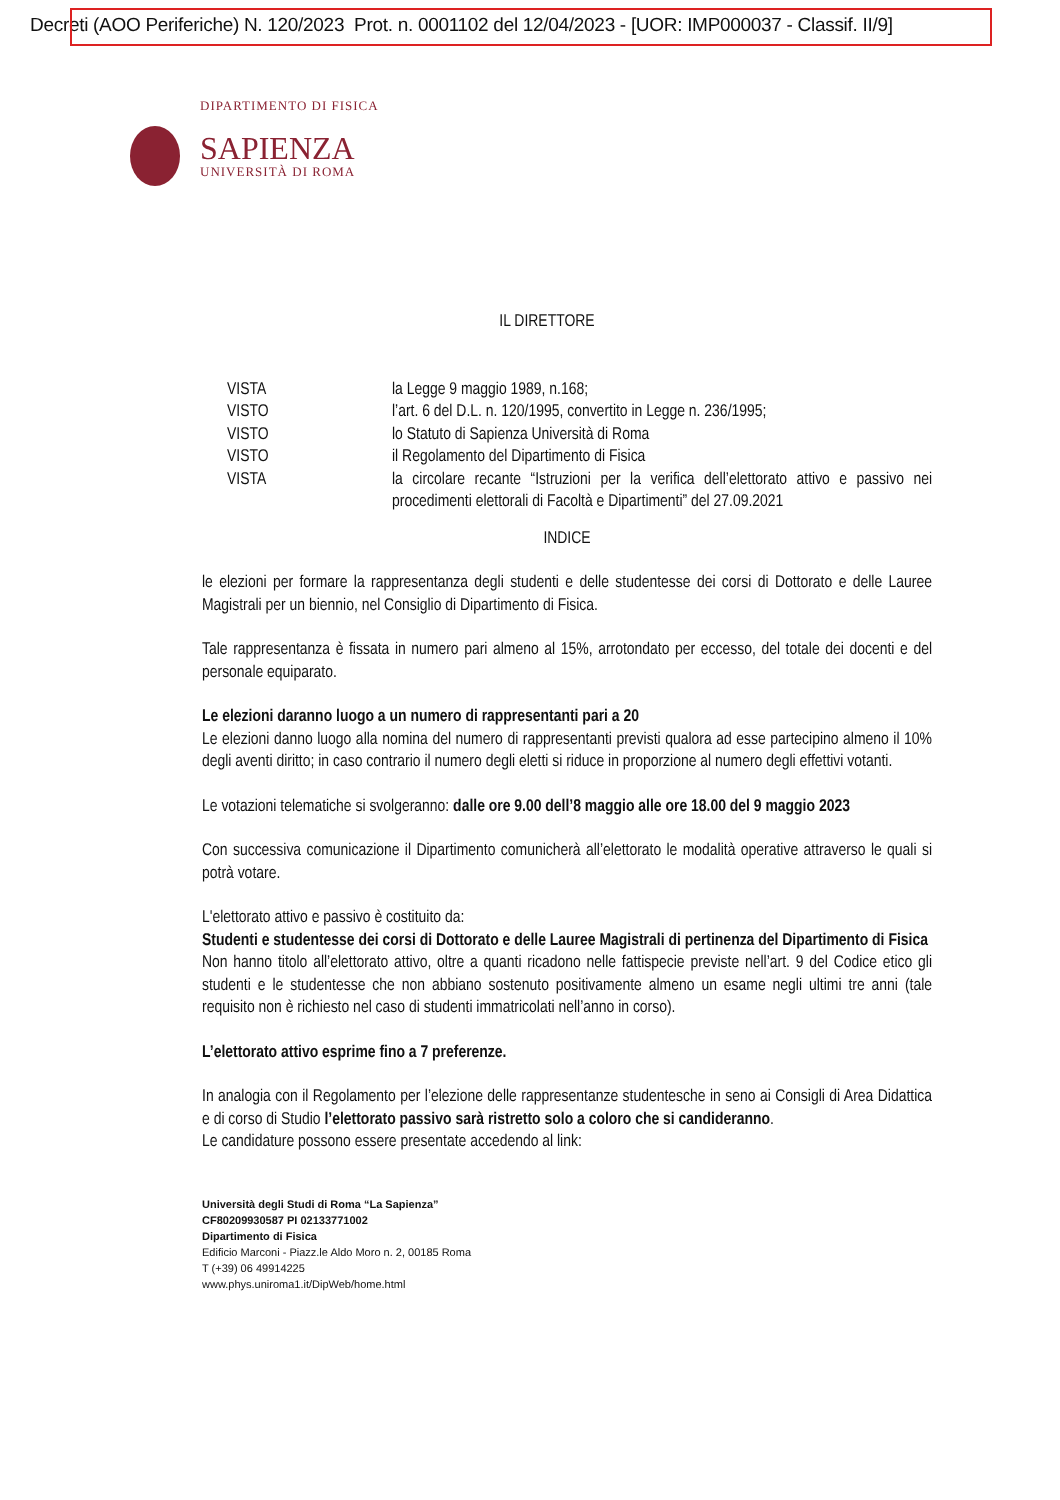Decreti (AOO Periferiche) N. 120/2023 Prot. n. 0001102 del 12/04/2023 - [UOR: IMP000037 - Classif. II/9]
DIPARTIMENTO DI FISICA
SAPIENZA
UNIVERSITÀ DI ROMA
IL DIRETTORE
VISTA la Legge 9 maggio 1989, n.168;
VISTO l’art. 6 del D.L. n. 120/1995, convertito in Legge n. 236/1995;
VISTO lo Statuto di Sapienza Università di Roma
VISTO il Regolamento del Dipartimento di Fisica
VISTA la circolare recante “Istruzioni per la verifica dell’elettorato attivo e passivo nei procedimenti elettorali di Facoltà e Dipartimenti” del 27.09.2021
INDICE
le elezioni per formare la rappresentanza degli studenti e delle studentesse dei corsi di Dottorato e delle Lauree Magistrali per un biennio, nel Consiglio di Dipartimento di Fisica.
Tale rappresentanza è fissata in numero pari almeno al 15%, arrotondato per eccesso, del totale dei docenti e del personale equiparato.
Le elezioni daranno luogo a un numero di rappresentanti pari a 20
Le elezioni danno luogo alla nomina del numero di rappresentanti previsti qualora ad esse partecipino almeno il 10% degli aventi diritto; in caso contrario il numero degli eletti si riduce in proporzione al numero degli effettivi votanti.
Le votazioni telematiche si svolgeranno: dalle ore 9.00 dell’8 maggio alle ore 18.00 del 9 maggio 2023
Con successiva comunicazione il Dipartimento comunicherà all’elettorato le modalità operative attraverso le quali si potrà votare.
L'elettorato attivo e passivo è costituito da:
Studenti e studentesse dei corsi di Dottorato e delle Lauree Magistrali di pertinenza del Dipartimento di Fisica
Non hanno titolo all’elettorato attivo, oltre a quanti ricadono nelle fattispecie previste nell’art. 9 del Codice etico gli studenti e le studentesse che non abbiano sostenuto positivamente almeno un esame negli ultimi tre anni (tale requisito non è richiesto nel caso di studenti immatricolati nell’anno in corso).
L’elettorato attivo esprime fino a 7 preferenze.
In analogia con il Regolamento per l’elezione delle rappresentanze studentesche in seno ai Consigli di Area Didattica e di corso di Studio l’elettorato passivo sarà ristretto solo a coloro che si candideranno.
Le candidature possono essere presentate accedendo al link:
Università degli Studi di Roma “La Sapienza”
CF80209930587 PI 02133771002
Dipartimento di Fisica
Edificio Marconi - Piazz.le Aldo Moro n. 2, 00185 Roma
T (+39) 06 49914225
www.phys.uniroma1.it/DipWeb/home.html